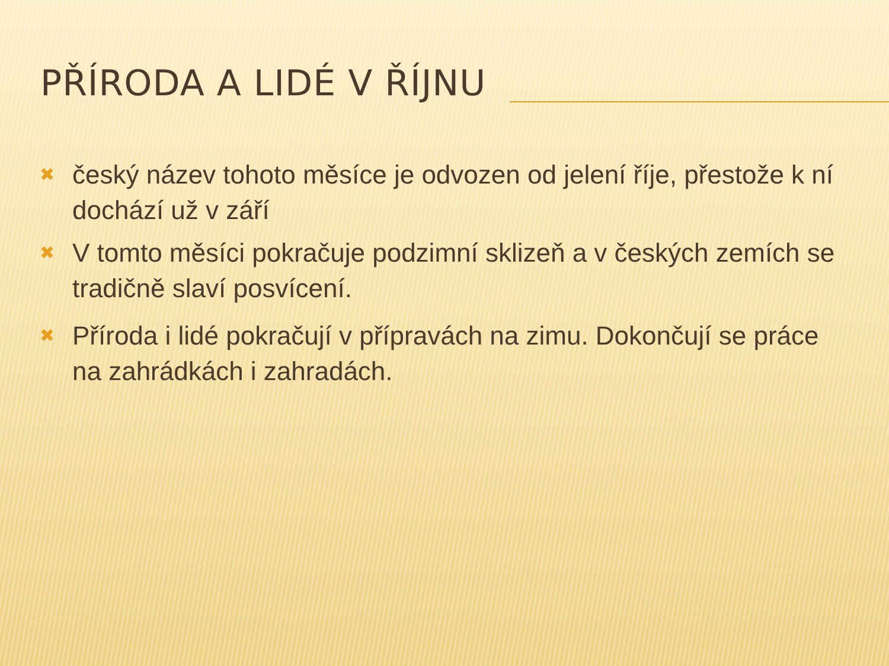PŘÍRODA A LIDÉ V ŘÍJNU
✖ český název tohoto měsíce je odvozen od jelení říje, přestože k ní dochází už v září
✖ V tomto měsíci pokračuje podzimní sklizeň a v českých zemích se tradičně slaví posvícení.
✖ Příroda i lidé pokračují v přípravách na zimu. Dokončují se práce na zahrádkách i zahradách.